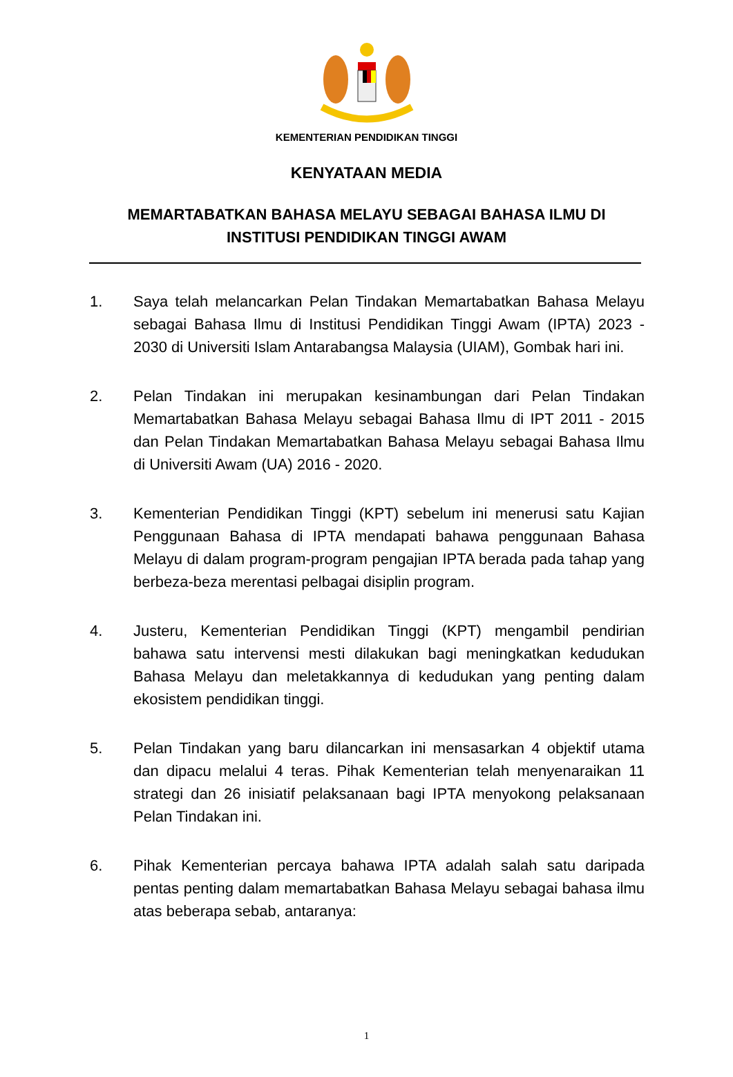KEMENTERIAN PENDIDIKAN TINGGI
KENYATAAN MEDIA
MEMARTABATKAN BAHASA MELAYU SEBAGAI BAHASA ILMU DI INSTITUSI PENDIDIKAN TINGGI AWAM
1. Saya telah melancarkan Pelan Tindakan Memartabatkan Bahasa Melayu sebagai Bahasa Ilmu di Institusi Pendidikan Tinggi Awam (IPTA) 2023 - 2030 di Universiti Islam Antarabangsa Malaysia (UIAM), Gombak hari ini.
2. Pelan Tindakan ini merupakan kesinambungan dari Pelan Tindakan Memartabatkan Bahasa Melayu sebagai Bahasa Ilmu di IPT 2011 - 2015 dan Pelan Tindakan Memartabatkan Bahasa Melayu sebagai Bahasa Ilmu di Universiti Awam (UA) 2016 - 2020.
3. Kementerian Pendidikan Tinggi (KPT) sebelum ini menerusi satu Kajian Penggunaan Bahasa di IPTA mendapati bahawa penggunaan Bahasa Melayu di dalam program-program pengajian IPTA berada pada tahap yang berbeza-beza merentasi pelbagai disiplin program.
4. Justeru, Kementerian Pendidikan Tinggi (KPT) mengambil pendirian bahawa satu intervensi mesti dilakukan bagi meningkatkan kedudukan Bahasa Melayu dan meletakkannya di kedudukan yang penting dalam ekosistem pendidikan tinggi.
5. Pelan Tindakan yang baru dilancarkan ini mensasarkan 4 objektif utama dan dipacu melalui 4 teras. Pihak Kementerian telah menyenaraikan 11 strategi dan 26 inisiatif pelaksanaan bagi IPTA menyokong pelaksanaan Pelan Tindakan ini.
6. Pihak Kementerian percaya bahawa IPTA adalah salah satu daripada pentas penting dalam memartabatkan Bahasa Melayu sebagai bahasa ilmu atas beberapa sebab, antaranya:
1